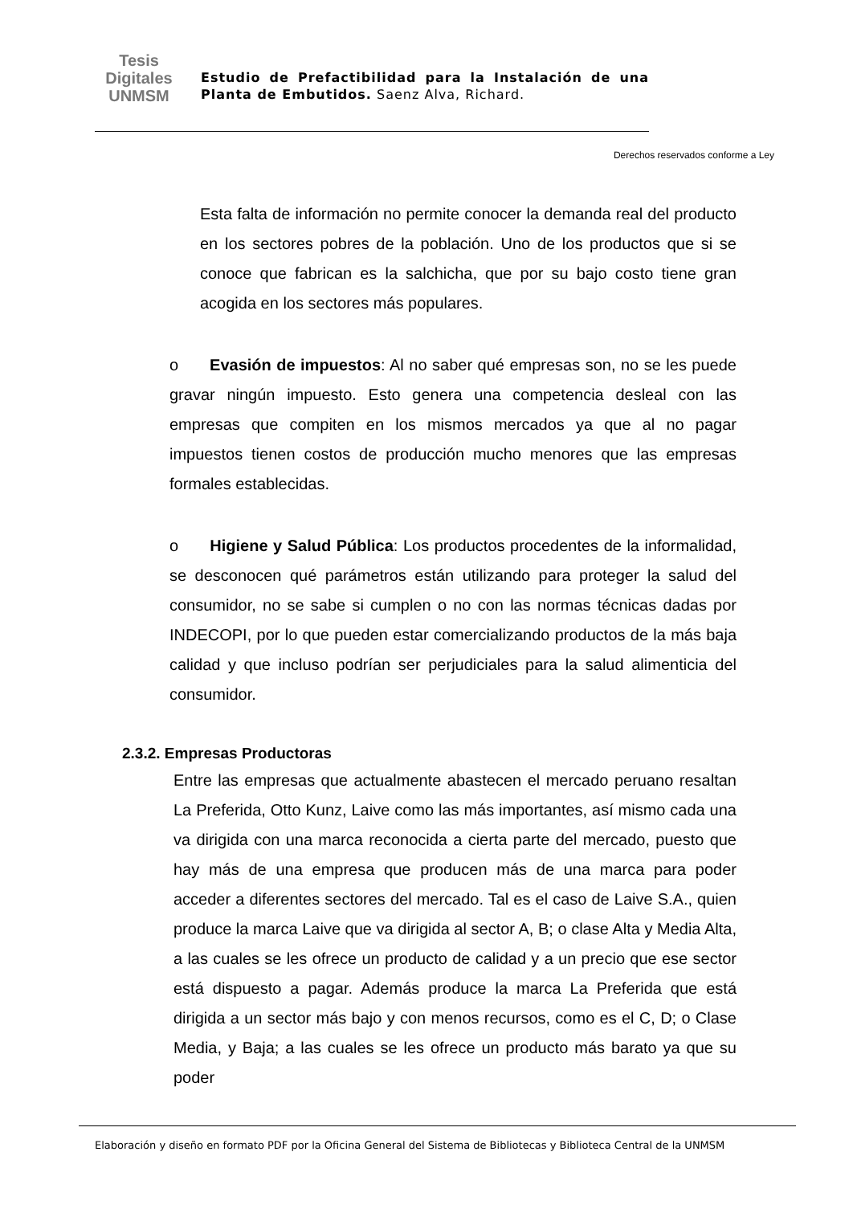Tesis
Digitales
UNMSM
Estudio de Prefactibilidad para la Instalación de una Planta de Embutidos. Saenz Alva, Richard.
Derechos reservados conforme a Ley
Esta falta de información no permite conocer la demanda real del producto en los sectores pobres de la población. Uno de los productos que si se conoce que fabrican es la salchicha, que por su bajo costo tiene gran acogida en los sectores más populares.
o Evasión de impuestos: Al no saber qué empresas son, no se les puede gravar ningún impuesto. Esto genera una competencia desleal con las empresas que compiten en los mismos mercados ya que al no pagar impuestos tienen costos de producción mucho menores que las empresas formales establecidas.
o Higiene y Salud Pública: Los productos procedentes de la informalidad, se desconocen qué parámetros están utilizando para proteger la salud del consumidor, no se sabe si cumplen o no con las normas técnicas dadas por INDECOPI, por lo que pueden estar comercializando productos de la más baja calidad y que incluso podrían ser perjudiciales para la salud alimenticia del consumidor.
2.3.2. Empresas Productoras
Entre las empresas que actualmente abastecen el mercado peruano resaltan La Preferida, Otto Kunz, Laive como las más importantes, así mismo cada una va dirigida con una marca reconocida a cierta parte del mercado, puesto que hay más de una empresa que producen más de una marca para poder acceder a diferentes sectores del mercado. Tal es el caso de Laive S.A., quien produce la marca Laive que va dirigida al sector A, B; o clase Alta y Media Alta, a las cuales se les ofrece un producto de calidad y a un precio que ese sector está dispuesto a pagar. Además produce la marca La Preferida que está dirigida a un sector más bajo y con menos recursos, como es el C, D; o Clase Media, y Baja; a las cuales se les ofrece un producto más barato ya que su poder
Elaboración y diseño en formato PDF por la Oficina General del Sistema de Bibliotecas y Biblioteca Central de la UNMSM